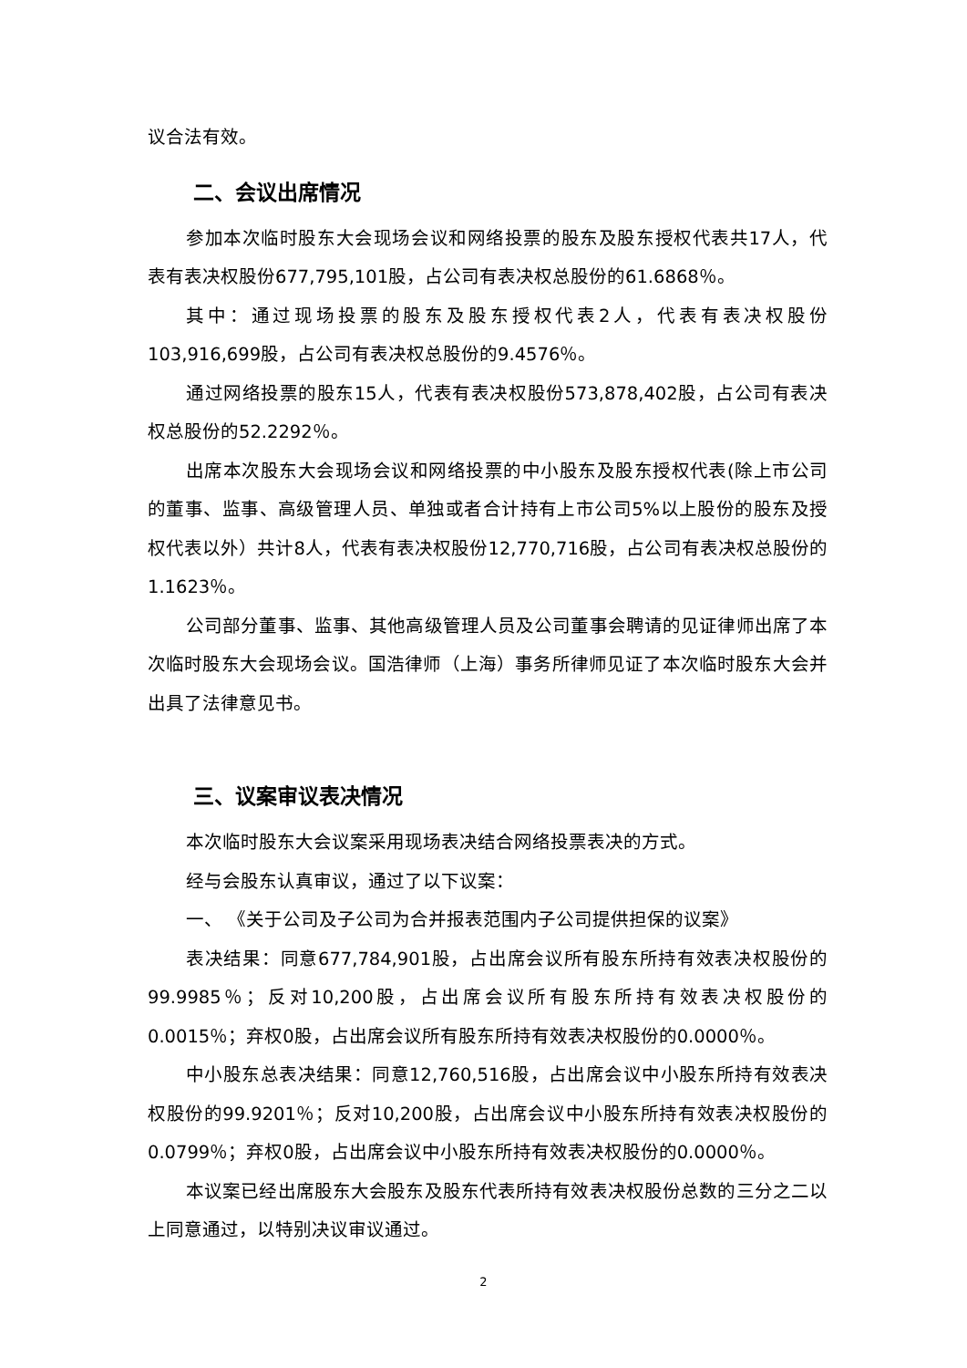议合法有效。
二、会议出席情况
参加本次临时股东大会现场会议和网络投票的股东及股东授权代表共17人，代表有表决权股份677,795,101股，占公司有表决权总股份的61.6868％。
其中：通过现场投票的股东及股东授权代表2人，代表有表决权股份103,916,699股，占公司有表决权总股份的9.4576％。
通过网络投票的股东15人，代表有表决权股份573,878,402股，占公司有表决权总股份的52.2292％。
出席本次股东大会现场会议和网络投票的中小股东及股东授权代表(除上市公司的董事、监事、高级管理人员、单独或者合计持有上市公司5%以上股份的股东及授权代表以外）共计8人，代表有表决权股份12,770,716股，占公司有表决权总股份的1.1623％。
公司部分董事、监事、其他高级管理人员及公司董事会聘请的见证律师出席了本次临时股东大会现场会议。国浩律师（上海）事务所律师见证了本次临时股东大会并出具了法律意见书。
三、议案审议表决情况
本次临时股东大会议案采用现场表决结合网络投票表决的方式。
经与会股东认真审议，通过了以下议案：
一、 《关于公司及子公司为合并报表范围内子公司提供担保的议案》
表决结果：同意677,784,901股，占出席会议所有股东所持有效表决权股份的99.9985％；反对10,200股，占出席会议所有股东所持有效表决权股份的0.0015％；弃权0股，占出席会议所有股东所持有效表决权股份的0.0000％。
中小股东总表决结果：同意12,760,516股，占出席会议中小股东所持有效表决权股份的99.9201％；反对10,200股，占出席会议中小股东所持有效表决权股份的0.0799％；弃权0股，占出席会议中小股东所持有效表决权股份的0.0000％。
本议案已经出席股东大会股东及股东代表所持有效表决权股份总数的三分之二以上同意通过，以特别决议审议通过。
2